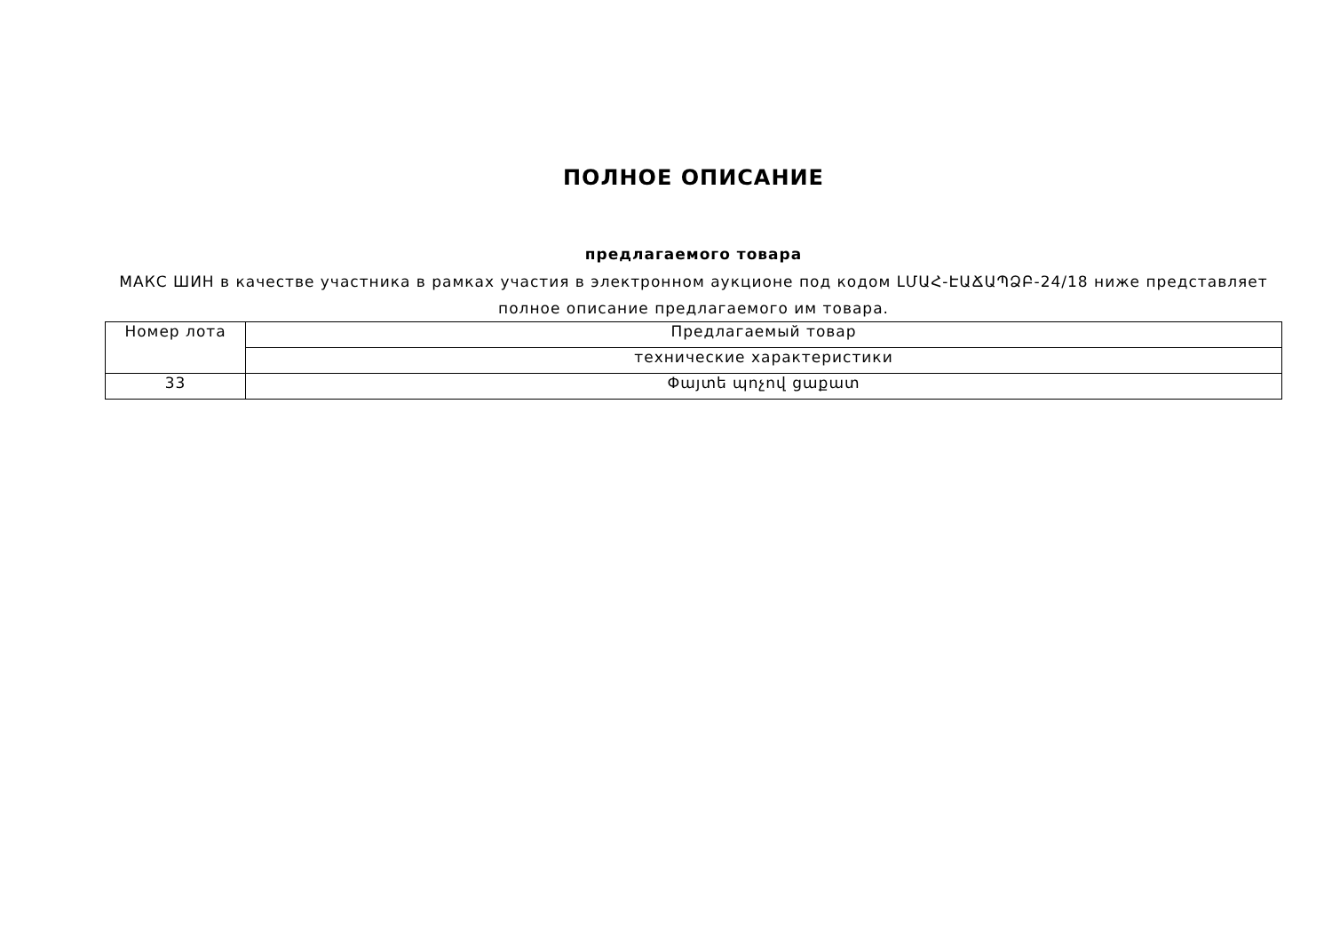ПОЛНОЕ ОПИСАНИЕ
предлагаемого товара
МАКС ШИН в качестве участника в рамках участия в электронном аукционе под кодом ԼՄԱՀ-ԷԱՃԱՊՁԲ-24/18 ниже представляет полное описание предлагаемого им товара.
| Номер лота | Предлагаемый товар |
| | технические характеристики |
| 33 | Փայտե պոչով ցաքատ |